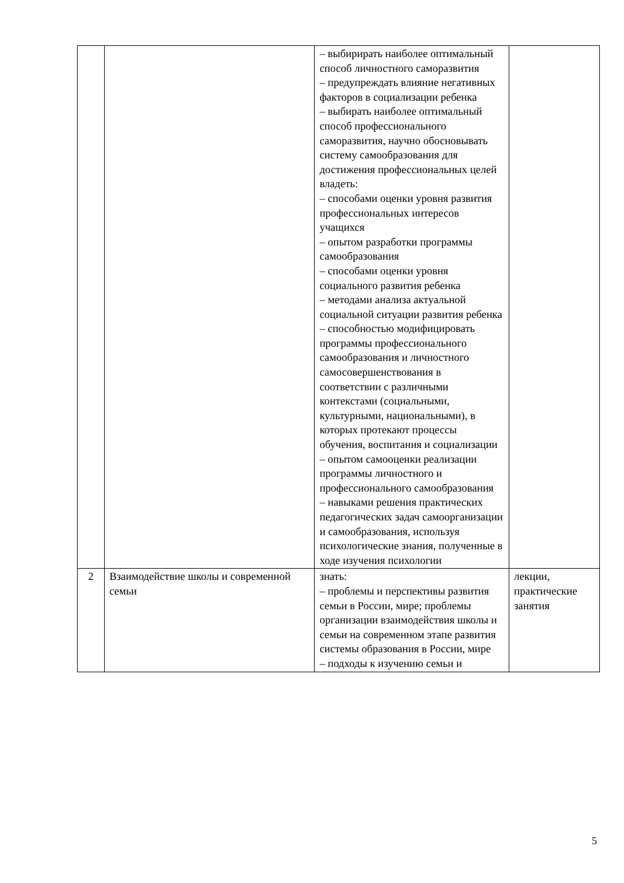| | | – выбирирать наиболее оптимальный способ личностного саморазвития – предупреждать влияние негативных факторов в социализации ребенка – выбирать наиболее оптимальный способ профессионального саморазвития, научно обосновывать систему самообразования для достижения профессиональных целей владеть: – способами оценки уровня развития профессиональных интересов учащихся – опытом разработки программы самообразования – способами оценки уровня социального развития ребенка – методами анализа актуальной социальной ситуации развития ребенка – способностью модифицировать программы профессионального самообразования и личностного самосовершенствования в соответствии с различными контекстами (социальными, культурными, национальными), в которых протекают процессы обучения, воспитания и социализации – опытом самооценки реализации программы личностного и профессионального самообразования – навыками решения практических педагогических задач самоорганизации и самообразования, используя психологические знания, полученные в ходе изучения психологии | |
| 2 | Взаимодействие школы и современной семьи | знать: – проблемы и перспективы развития семьи в России, мире; проблемы организации взаимодействия школы и семьи на современном этапе развития системы образования в России, мире – подходы к изучению семьи и | лекции, практические занятия |
5